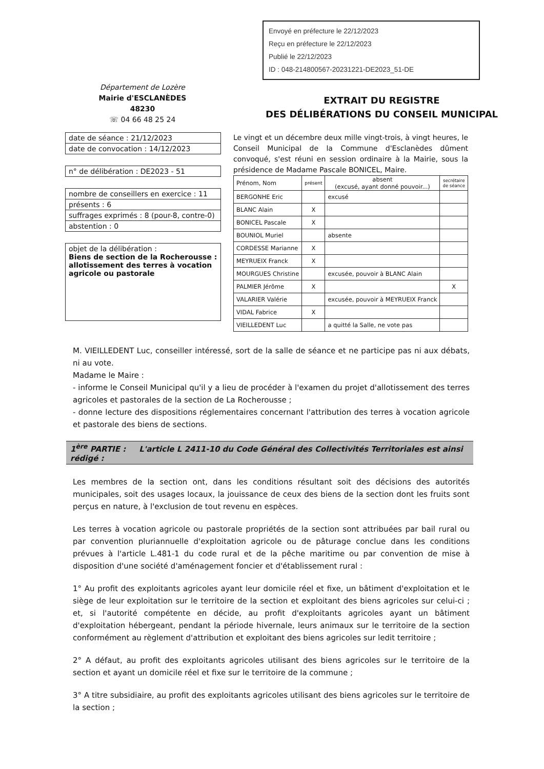Envoyé en préfecture le 22/12/2023
Reçu en préfecture le 22/12/2023
Publié le 22/12/2023
ID : 048-214800567-20231221-DE2023_51-DE
Département de Lozère
Mairie d'ESCLANÈDES
48230
☏ 04 66 48 25 24
EXTRAIT DU REGISTRE
DES DÉLIBÉRATIONS DU CONSEIL MUNICIPAL
date de séance : 21/12/2023
date de convocation : 14/12/2023
n° de délibération : DE2023 - 51
nombre de conseillers en exercice : 11
présents : 6
suffrages exprimés : 8 (pour-8, contre-0)
abstention : 0
objet de la délibération :
Biens de section de la Rocherousse : allotissement des terres à vocation agricole ou pastorale
Le vingt et un décembre deux mille vingt-trois, à vingt heures, le Conseil Municipal de la Commune d'Esclanèdes dûment convoqué, s'est réuni en session ordinaire à la Mairie, sous la présidence de Madame Pascale BONICEL, Maire.
| Prénom, Nom | présent | absent (excusé, ayant donné pouvoir...) | secrétaire de séance |
| --- | --- | --- | --- |
| BERGONHE Eric | | excusé | |
| BLANC Alain | X | | |
| BONICEL Pascale | X | | |
| BOUNIOL Muriel | | absente | |
| CORDESSE Marianne | X | | |
| MEYRUEIX Franck | X | | |
| MOURGUES Christine | | excusée, pouvoir à BLANC Alain | |
| PALMIER Jérôme | X | | X |
| VALARIER Valérie | | excusée, pouvoir à MEYRUEIX Franck | |
| VIDAL Fabrice | X | | |
| VIEILLEDENT Luc | | a quitté la Salle, ne vote pas | |
M. VIEILLEDENT Luc, conseiller intéressé, sort de la salle de séance et ne participe pas ni aux débats, ni au vote.
Madame le Maire :
- informe le Conseil Municipal qu'il y a lieu de procéder à l'examen du projet d'allotissement des terres agricoles et pastorales de la section de La Rocherousse ;
- donne lecture des dispositions réglementaires concernant l'attribution des terres à vocation agricole et pastorale des biens de sections.
1<sup>ère</sup> PARTIE : L'article L 2411-10 du Code Général des Collectivités Territoriales est ainsi rédigé :
Les membres de la section ont, dans les conditions résultant soit des décisions des autorités municipales, soit des usages locaux, la jouissance de ceux des biens de la section dont les fruits sont perçus en nature, à l'exclusion de tout revenu en espèces.
Les terres à vocation agricole ou pastorale propriétés de la section sont attribuées par bail rural ou par convention pluriannuelle d'exploitation agricole ou de pâturage conclue dans les conditions prévues à l'article L.481-1 du code rural et de la pêche maritime ou par convention de mise à disposition d'une société d'aménagement foncier et d'établissement rural :
1° Au profit des exploitants agricoles ayant leur domicile réel et fixe, un bâtiment d'exploitation et le siège de leur exploitation sur le territoire de la section et exploitant des biens agricoles sur celui-ci ; et, si l'autorité compétente en décide, au profit d'exploitants agricoles ayant un bâtiment d'exploitation hébergeant, pendant la période hivernale, leurs animaux sur le territoire de la section conformément au règlement d'attribution et exploitant des biens agricoles sur ledit territoire ;
2° A défaut, au profit des exploitants agricoles utilisant des biens agricoles sur le territoire de la section et ayant un domicile réel et fixe sur le territoire de la commune ;
3° A titre subsidiaire, au profit des exploitants agricoles utilisant des biens agricoles sur le territoire de la section ;